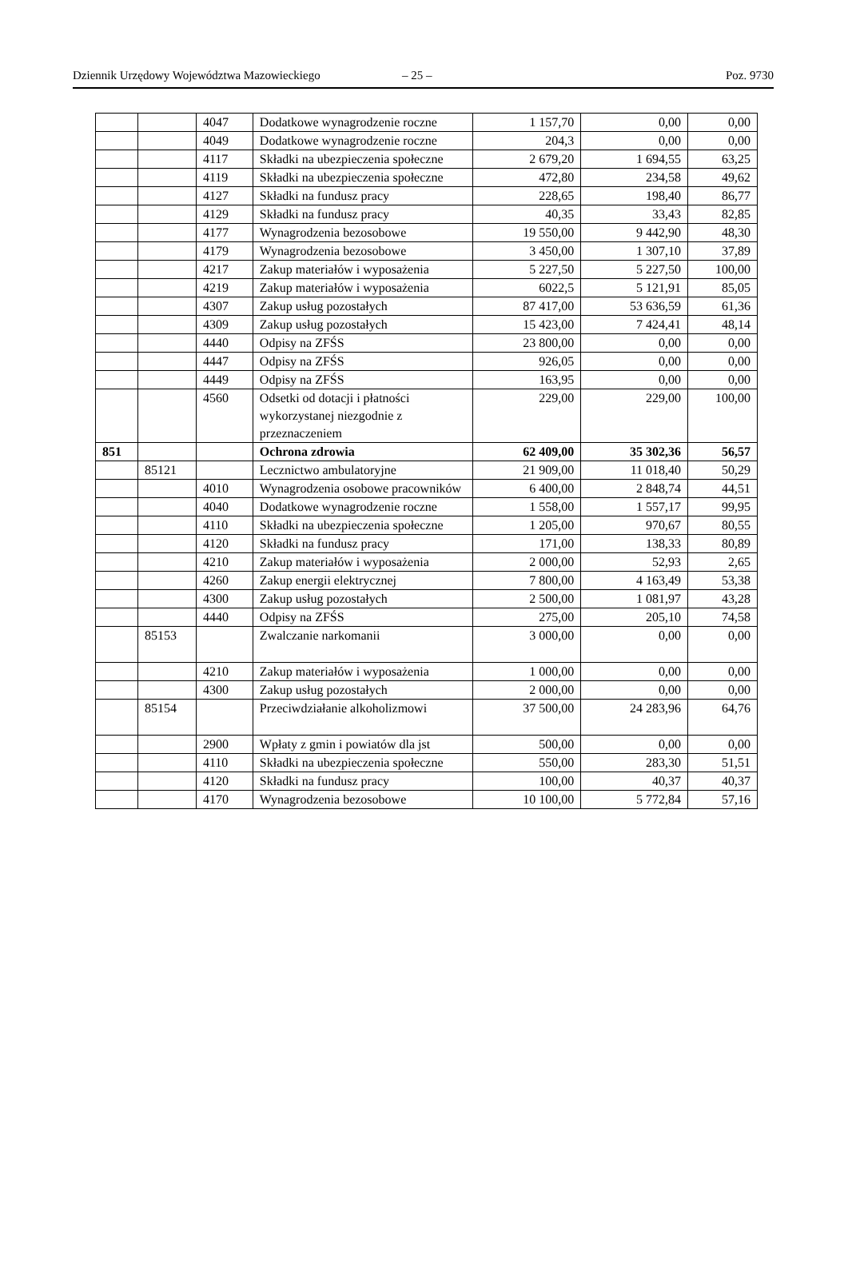Dziennik Urzędowy Województwa Mazowieckiego – 25 – Poz. 9730
| | | 4047 | Dodatkowe wynagrodzenie roczne | 1 157,70 | 0,00 | 0,00 |
| | | 4049 | Dodatkowe wynagrodzenie roczne | 204,3 | 0,00 | 0,00 |
| | | 4117 | Składki na ubezpieczenia społeczne | 2 679,20 | 1 694,55 | 63,25 |
| | | 4119 | Składki na ubezpieczenia społeczne | 472,80 | 234,58 | 49,62 |
| | | 4127 | Składki na fundusz pracy | 228,65 | 198,40 | 86,77 |
| | | 4129 | Składki na fundusz pracy | 40,35 | 33,43 | 82,85 |
| | | 4177 | Wynagrodzenia bezosobowe | 19 550,00 | 9 442,90 | 48,30 |
| | | 4179 | Wynagrodzenia bezosobowe | 3 450,00 | 1 307,10 | 37,89 |
| | | 4217 | Zakup materiałów i wyposażenia | 5 227,50 | 5 227,50 | 100,00 |
| | | 4219 | Zakup materiałów i wyposażenia | 6022,5 | 5 121,91 | 85,05 |
| | | 4307 | Zakup usług pozostałych | 87 417,00 | 53 636,59 | 61,36 |
| | | 4309 | Zakup usług pozostałych | 15 423,00 | 7 424,41 | 48,14 |
| | | 4440 | Odpisy na ZFŚS | 23 800,00 | 0,00 | 0,00 |
| | | 4447 | Odpisy na ZFŚS | 926,05 | 0,00 | 0,00 |
| | | 4449 | Odpisy na ZFŚS | 163,95 | 0,00 | 0,00 |
| | | 4560 | Odsetki od dotacji i płatności wykorzystanej niezgodnie z przeznaczeniem | 229,00 | 229,00 | 100,00 |
| 851 | | | Ochrona zdrowia | 62 409,00 | 35 302,36 | 56,57 |
| | 85121 | | Lecznictwo ambulatoryjne | 21 909,00 | 11 018,40 | 50,29 |
| | | 4010 | Wynagrodzenia osobowe pracowników | 6 400,00 | 2 848,74 | 44,51 |
| | | 4040 | Dodatkowe wynagrodzenie roczne | 1 558,00 | 1 557,17 | 99,95 |
| | | 4110 | Składki na ubezpieczenia społeczne | 1 205,00 | 970,67 | 80,55 |
| | | 4120 | Składki na fundusz pracy | 171,00 | 138,33 | 80,89 |
| | | 4210 | Zakup materiałów i wyposażenia | 2 000,00 | 52,93 | 2,65 |
| | | 4260 | Zakup energii elektrycznej | 7 800,00 | 4 163,49 | 53,38 |
| | | 4300 | Zakup usług pozostałych | 2 500,00 | 1 081,97 | 43,28 |
| | | 4440 | Odpisy na ZFŚS | 275,00 | 205,10 | 74,58 |
| | 85153 | | Zwalczanie narkomanii | 3 000,00 | 0,00 | 0,00 |
| | | 4210 | Zakup materiałów i wyposażenia | 1 000,00 | 0,00 | 0,00 |
| | | 4300 | Zakup usług pozostałych | 2 000,00 | 0,00 | 0,00 |
| | 85154 | | Przeciwdziałanie alkoholizmowi | 37 500,00 | 24 283,96 | 64,76 |
| | | 2900 | Wpłaty z gmin i powiatów dla jst | 500,00 | 0,00 | 0,00 |
| | | 4110 | Składki na ubezpieczenia społeczne | 550,00 | 283,30 | 51,51 |
| | | 4120 | Składki na fundusz pracy | 100,00 | 40,37 | 40,37 |
| | | 4170 | Wynagrodzenia bezosobowe | 10 100,00 | 5 772,84 | 57,16 |